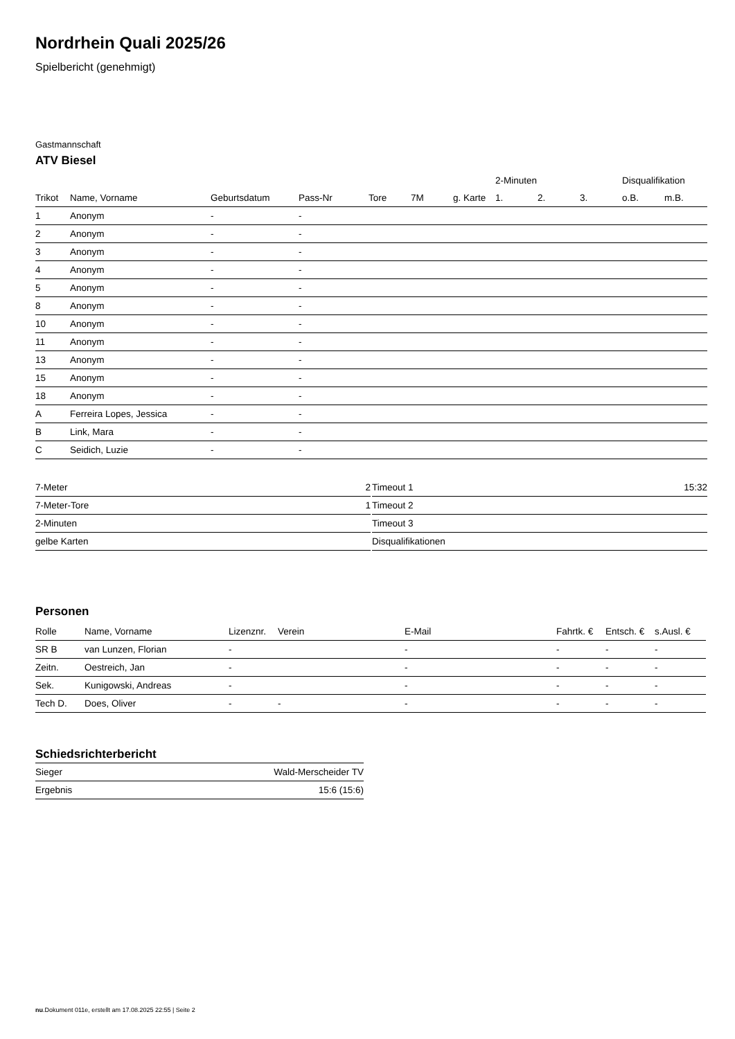Nordrhein Quali 2025/26
Spielbericht (genehmigt)
Gastmannschaft
ATV Biesel
| | | | | | | | 2-Minuten | | | Disqualifikation | |
| --- | --- | --- | --- | --- | --- | --- | --- | --- | --- | --- | --- |
| Trikot | Name, Vorname | Geburtsdatum | Pass-Nr | Tore | 7M | g. Karte | 1. | 2. | 3. | o.B. | m.B. |
| 1 | Anonym | - | - | | | | | | | | |
| 2 | Anonym | - | - | | | | | | | | |
| 3 | Anonym | - | - | | | | | | | | |
| 4 | Anonym | - | - | | | | | | | | |
| 5 | Anonym | - | - | | | | | | | | |
| 8 | Anonym | - | - | | | | | | | | |
| 10 | Anonym | - | - | | | | | | | | |
| 11 | Anonym | - | - | | | | | | | | |
| 13 | Anonym | - | - | | | | | | | | |
| 15 | Anonym | - | - | | | | | | | | |
| 18 | Anonym | - | - | | | | | | | | |
| A | Ferreira Lopes, Jessica | - | - | | | | | | | | |
| B | Link, Mara | - | - | | | | | | | | |
| C | Seidich, Luzie | - | - | | | | | | | | |
| 7-Meter | 2 |
| 7-Meter-Tore | 1 |
| 2-Minuten | |
| gelbe Karten | |
| Timeout 1 | 15:32 |
| Timeout 2 | |
| Timeout 3 | |
| Disqualifikationen | |
Personen
| Rolle | Name, Vorname | Lizenznr. | Verein | E-Mail | Fahrtk. € | Entsch. € | s.Ausl. € |
| --- | --- | --- | --- | --- | --- | --- | --- |
| SR B | van Lunzen, Florian | - | | - | - | - | - |
| Zeitn. | Oestreich, Jan | - | | - | - | - | - |
| Sek. | Kunigowski, Andreas | - | | - | - | - | - |
| Tech D. | Does, Oliver | - | - | - | - | - | - |
Schiedsrichterbericht
| Sieger | Wald-Merscheider TV |
| Ergebnis | 15:6 (15:6) |
nu.Dokument 011e, erstellt am 17.08.2025 22:55 | Seite 2